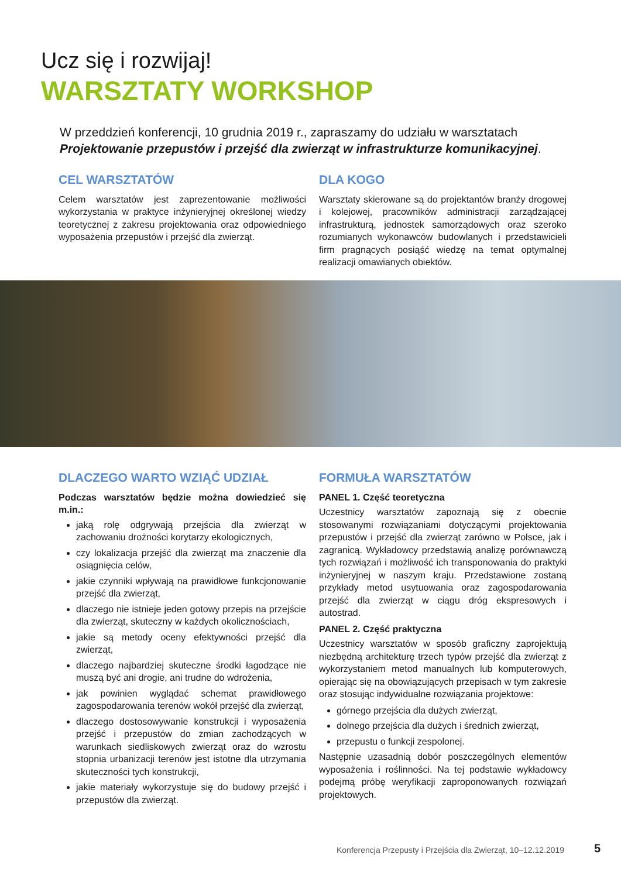Ucz się i rozwijaj!
WARSZTATY WORKSHOP
W przeddzień konferencji, 10 grudnia 2019 r., zapraszamy do udziału w warsztatach Projektowanie przepustów i przejść dla zwierząt w infrastrukturze komunikacyjnej.
CEL WARSZTATÓW
Celem warsztatów jest zaprezentowanie możliwości wykorzystania w praktyce inżynieryjnej określonej wiedzy teoretycznej z zakresu projektowania oraz odpowiedniego wyposażenia przepustów i przejść dla zwierząt.
DLA KOGO
Warsztaty skierowane są do projektantów branży drogowej i kolejowej, pracowników administracji zarządzającej infrastrukturą, jednostek samorządowych oraz szeroko rozumianych wykonawców budowlanych i przedstawicieli firm pragnących posiąść wiedzę na temat optymalnej realizacji omawianych obiektów.
DLACZEGO WARTO WZIĄĆ UDZIAŁ
Podczas warsztatów będzie można dowiedzieć się m.in.:
jaką rolę odgrywają przejścia dla zwierząt w zachowaniu drożności korytarzy ekologicznych,
czy lokalizacja przejść dla zwierząt ma znaczenie dla osiągnięcia celów,
jakie czynniki wpływają na prawidłowe funkcjonowanie przejść dla zwierząt,
dlaczego nie istnieje jeden gotowy przepis na przejście dla zwierząt, skuteczny w każdych okolicznościach,
jakie są metody oceny efektywności przejść dla zwierząt,
dlaczego najbardziej skuteczne środki łagodzące nie muszą być ani drogie, ani trudne do wdrożenia,
jak powinien wyglądać schemat prawidłowego zagospodarowania terenów wokół przejść dla zwierząt,
dlaczego dostosowywanie konstrukcji i wyposażenia przejść i przepustów do zmian zachodzących w warunkach siedliskowych zwierząt oraz do wzrostu stopnia urbanizacji terenów jest istotne dla utrzymania skuteczności tych konstrukcji,
jakie materiały wykorzystuje się do budowy przejść i przepustów dla zwierząt.
FORMUŁA WARSZTATÓW
PANEL 1. Część teoretyczna
Uczestnicy warsztatów zapoznają się z obecnie stosowanymi rozwiązaniami dotyczącymi projektowania przepustów i przejść dla zwierząt zarówno w Polsce, jak i zagranicą. Wykładowcy przedstawią analizę porównawczą tych rozwiązań i możliwość ich transponowania do praktyki inżynieryjnej w naszym kraju. Przedstawione zostaną przykłady metod usytuowania oraz zagospodarowania przejść dla zwierząt w ciągu dróg ekspresowych i autostrad.
PANEL 2. Część praktyczna
Uczestnicy warsztatów w sposób graficzny zaprojektują niezbędną architekturę trzech typów przejść dla zwierząt z wykorzystaniem metod manualnych lub komputerowych, opierając się na obowiązujących przepisach w tym zakresie oraz stosując indywidualne rozwiązania projektowe:
górnego przejścia dla dużych zwierząt,
dolnego przejścia dla dużych i średnich zwierząt,
przepustu o funkcji zespolonej.
Następnie uzasadnią dobór poszczególnych elementów wyposażenia i roślinności. Na tej podstawie wykładowcy podejmą próbę weryfikacji zaproponowanych rozwiązań projektowych.
Konferencja Przepusty i Przejścia dla Zwierząt, 10–12.12.2019
5